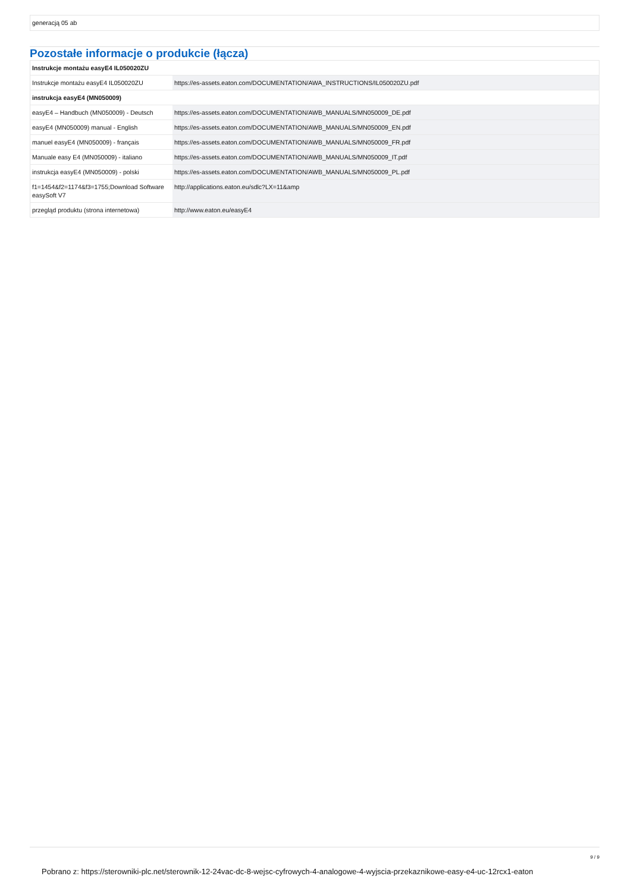generacją 05 ab
Pozostałe informacje o produkcie (łącza)
| Instrukcje montażu easyE4 IL050020ZU | |
| Instrukcje montażu easyE4 IL050020ZU | https://es-assets.eaton.com/DOCUMENTATION/AWA_INSTRUCTIONS/IL050020ZU.pdf |
| instrukcja easyE4 (MN050009) | |
| easyE4 – Handbuch (MN050009) - Deutsch | https://es-assets.eaton.com/DOCUMENTATION/AWB_MANUALS/MN050009_DE.pdf |
| easyE4 (MN050009) manual - English | https://es-assets.eaton.com/DOCUMENTATION/AWB_MANUALS/MN050009_EN.pdf |
| manuel easyE4 (MN050009) - français | https://es-assets.eaton.com/DOCUMENTATION/AWB_MANUALS/MN050009_FR.pdf |
| Manuale easy E4 (MN050009) - italiano | https://es-assets.eaton.com/DOCUMENTATION/AWB_MANUALS/MN050009_IT.pdf |
| instrukcja easyE4 (MN050009) - polski | https://es-assets.eaton.com/DOCUMENTATION/AWB_MANUALS/MN050009_PL.pdf |
| f1=1454&f2=1174&f3=1755;Download Software easySoft V7 | http://applications.eaton.eu/sdlc?LX=11&amp |
| przegląd produktu (strona internetowa) | http://www.eaton.eu/easyE4 |
9 / 9
Pobrano z: https://sterowniki-plc.net/sterownik-12-24vac-dc-8-wejsc-cyfrowych-4-analogowe-4-wyjscia-przekaznikowe-easy-e4-uc-12rcx1-eaton